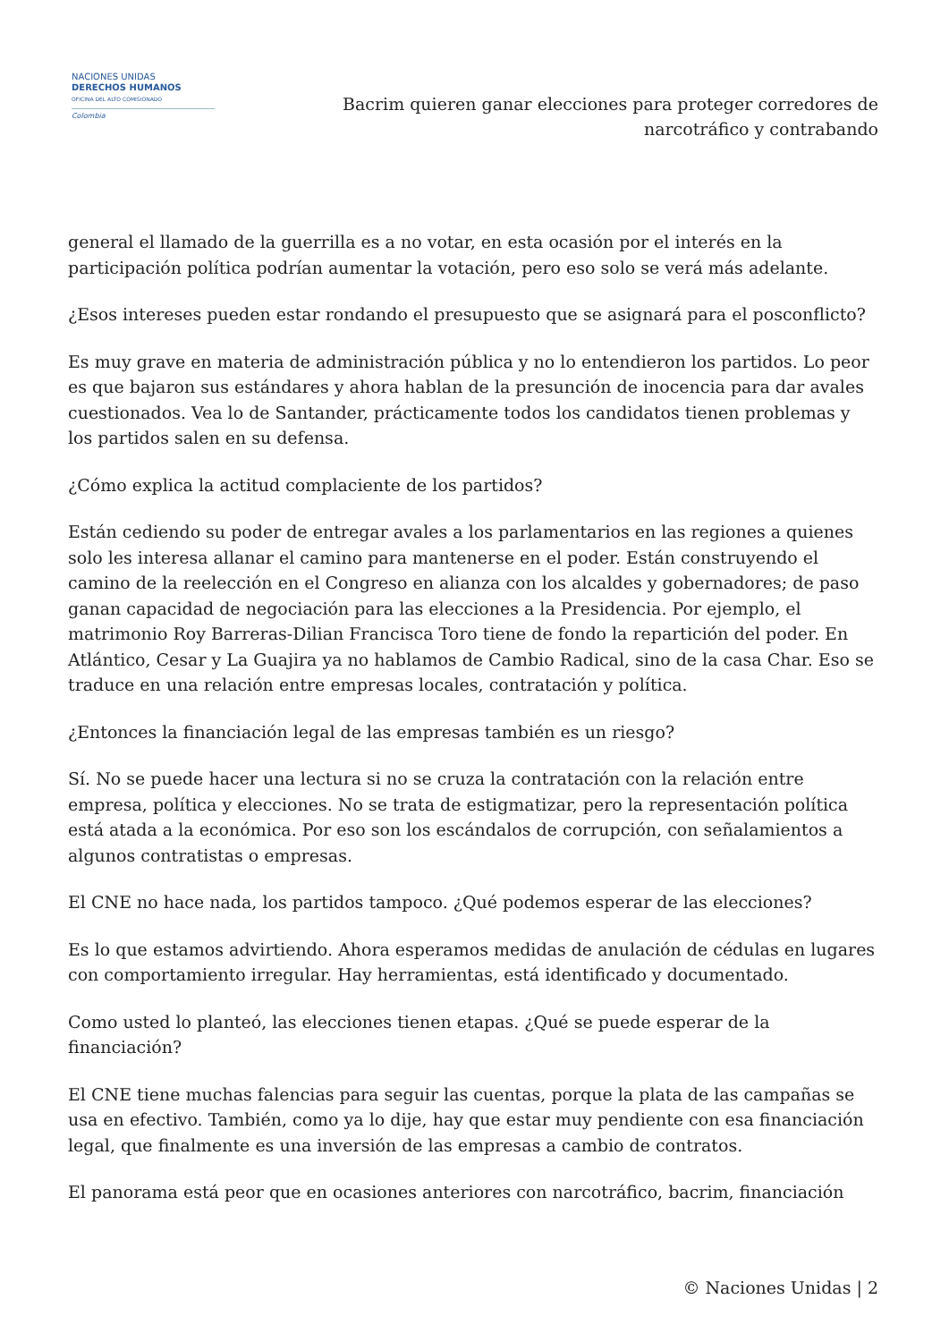NACIONES UNIDAS
DERECHOS HUMANOS
OFICINA DEL ALTO COMISIONADO
Colombia
Bacrim quieren ganar elecciones para proteger corredores de
narcotráfico y contrabando
general el llamado de la guerrilla es a no votar, en esta ocasión por el interés en la participación política podrían aumentar la votación, pero eso solo se verá más adelante.
¿Esos intereses pueden estar rondando el presupuesto que se asignará para el posconflicto?
Es muy grave en materia de administración pública y no lo entendieron los partidos. Lo peor es que bajaron sus estándares y ahora hablan de la presunción de inocencia para dar avales cuestionados. Vea lo de Santander, prácticamente todos los candidatos tienen problemas y los partidos salen en su defensa.
¿Cómo explica la actitud complaciente de los partidos?
Están cediendo su poder de entregar avales a los parlamentarios en las regiones a quienes solo les interesa allanar el camino para mantenerse en el poder. Están construyendo el camino de la reelección en el Congreso en alianza con los alcaldes y gobernadores; de paso ganan capacidad de negociación para las elecciones a la Presidencia. Por ejemplo, el matrimonio Roy Barreras-Dilian Francisca Toro tiene de fondo la repartición del poder. En Atlántico, Cesar y La Guajira ya no hablamos de Cambio Radical, sino de la casa Char. Eso se traduce en una relación entre empresas locales, contratación y política.
¿Entonces la financiación legal de las empresas también es un riesgo?
Sí. No se puede hacer una lectura si no se cruza la contratación con la relación entre empresa, política y elecciones. No se trata de estigmatizar, pero la representación política está atada a la económica. Por eso son los escándalos de corrupción, con señalamientos a algunos contratistas o empresas.
El CNE no hace nada, los partidos tampoco. ¿Qué podemos esperar de las elecciones?
Es lo que estamos advirtiendo. Ahora esperamos medidas de anulación de cédulas en lugares con comportamiento irregular. Hay herramientas, está identificado y documentado.
Como usted lo planteó, las elecciones tienen etapas. ¿Qué se puede esperar de la financiación?
El CNE tiene muchas falencias para seguir las cuentas, porque la plata de las campañas se usa en efectivo. También, como ya lo dije, hay que estar muy pendiente con esa financiación legal, que finalmente es una inversión de las empresas a cambio de contratos.
El panorama está peor que en ocasiones anteriores con narcotráfico, bacrim, financiación
© Naciones Unidas | 2